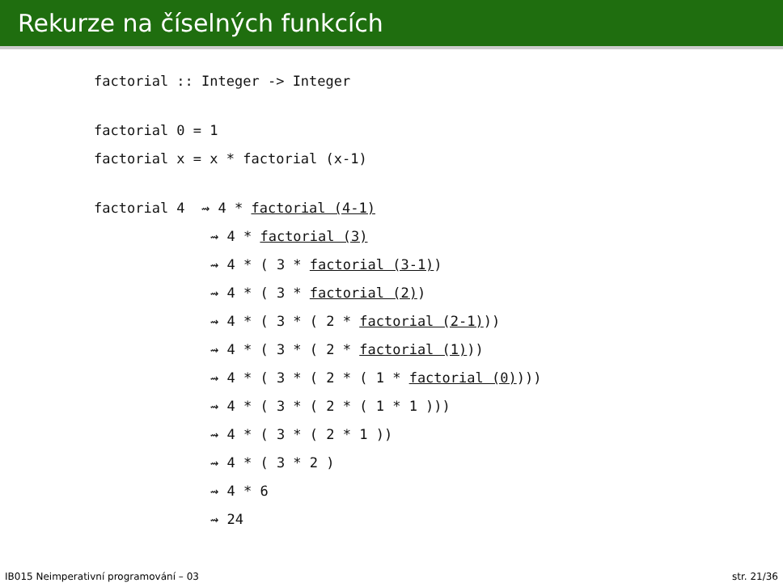Rekurze na číselných funkcích
factorial :: Integer -> Integer
factorial 0 = 1
factorial x = x * factorial (x-1)
factorial 4 ⇝ 4 * factorial (4-1)
⇝ 4 * factorial (3)
⇝ 4 * ( 3 * factorial (3-1))
⇝ 4 * ( 3 * factorial (2))
⇝ 4 * ( 3 * ( 2 * factorial (2-1)))
⇝ 4 * ( 3 * ( 2 * factorial (1)))
⇝ 4 * ( 3 * ( 2 * ( 1 * factorial (0))))
⇝ 4 * ( 3 * ( 2 * ( 1 * 1 )))
⇝ 4 * ( 3 * ( 2 * 1 ))
⇝ 4 * ( 3 * 2 )
⇝ 4 * 6
⇝ 24
IB015 Neimperativní programování – 03 str. 21/36